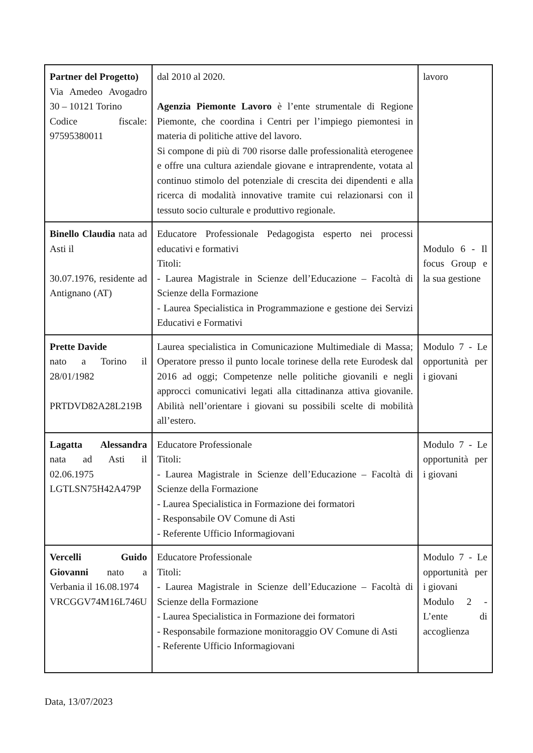| Partner del Progetto) Via Amedeo Avogadro 30 – 10121 Torino Codice fiscale: 97595380011 | dal 2010 al 2020. Agenzia Piemonte Lavoro è l’ente strumentale di Regione Piemonte, che coordina i Centri per l’impiego piemontesi in materia di politiche attive del lavoro. Si compone di più di 700 risorse dalle professionalità eterogenee e offre una cultura aziendale giovane e intraprendente, votata al continuo stimolo del potenziale di crescita dei dipendenti e alla ricerca di modalità innovative tramite cui relazionarsi con il tessuto socio culturale e produttivo regionale. | lavoro |
| Binello Claudia nata ad Asti il 30.07.1976, residente ad Antignano (AT) | Educatore Professionale Pedagogista esperto nei processi educativi e formativi Titoli: - Laurea Magistrale in Scienze dell’Educazione – Facoltà di Scienze della Formazione - Laurea Specialistica in Programmazione e gestione dei Servizi Educativi e Formativi | Modulo 6 - Il focus Group e la sua gestione |
| Prette Davide nato a Torino il 28/01/1982 PRTDVD82A28L219B | Laurea specialistica in Comunicazione Multimediale di Massa; Operatore presso il punto locale torinese della rete Eurodesk dal 2016 ad oggi; Competenze nelle politiche giovanili e negli approcci comunicativi legati alla cittadinanza attiva giovanile. Abilità nell’orientare i giovani su possibili scelte di mobilità all’estero. | Modulo 7 - Le opportunità per i giovani |
| Lagatta Alessandra nata ad Asti il 02.06.1975 LGTLSN75H42A479P | Educatore Professionale Titoli: - Laurea Magistrale in Scienze dell’Educazione – Facoltà di Scienze della Formazione - Laurea Specialistica in Formazione dei formatori - Responsabile OV Comune di Asti - Referente Ufficio Informagiovani | Modulo 7 - Le opportunità per i giovani |
| Vercelli Guido Giovanni nato a Verbania il 16.08.1974 VRCGGV74M16L746U | Educatore Professionale Titoli: - Laurea Magistrale in Scienze dell’Educazione – Facoltà di Scienze della Formazione - Laurea Specialistica in Formazione dei formatori - Responsabile formazione monitoraggio OV Comune di Asti - Referente Ufficio Informagiovani | Modulo 7 - Le opportunità per i giovani Modulo 2 - L’ente di accoglienza |
Data, 13/07/2023